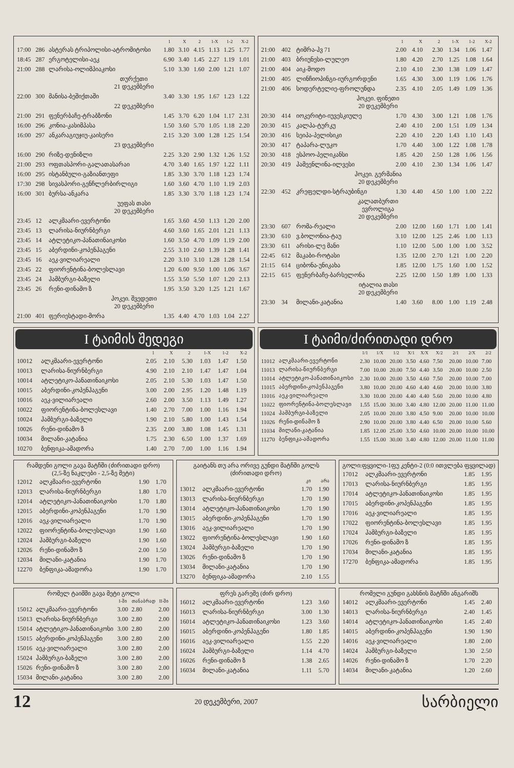| | | | 1 | X | 2 | 1-X | 1-2 | X-2 |
| --- | --- | --- | --- | --- | --- | --- | --- | --- |
| 17:00 | 286 | ასტერას ტრიპოლისი-ატრომიტოსი | 1.80 | 3.10 | 4.15 | 1.13 | 1.25 | 1.77 |
| 18:45 | 287 | ერგოტელისი-აეკ | 6.90 | 3.40 | 1.45 | 2.27 | 1.19 | 1.01 |
| 21:00 | 288 | ლარისა-ოლიმპიაკოსი | 5.10 | 3.30 | 1.60 | 2.00 | 1.21 | 1.07 |
| თურქეთი 21 დეკემბერი | | | | | | | | |
| 22:00 | 300 | მანისა-ბეშიქთაში | 3.40 | 3.30 | 1.95 | 1.67 | 1.23 | 1.22 |
| 22 დეკემბერი | | | | | | | | |
| 21:00 | 291 | ფენერბაჩე-ტრაბზონი | 1.45 | 3.70 | 6.20 | 1.04 | 1.17 | 2.31 |
| 16:00 | 296 | კონია-კასიმპასა | 1.50 | 3.60 | 5.70 | 1.05 | 1.18 | 2.20 |
| 16:00 | 297 | ანკარაგიუჯიუ-კაისერი | 2.15 | 3.20 | 3.00 | 1.28 | 1.25 | 1.54 |
| 23 დეკემბერი | | | | | | | | |
| 16:00 | 290 | რიზე-დენიზლი | 2.25 | 3.20 | 2.90 | 1.32 | 1.26 | 1.52 |
| 21:00 | 293 | ოფთასპორი-გალათასარაი | 4.70 | 3.40 | 1.65 | 1.97 | 1.22 | 1.11 |
| 16:00 | 295 | ისტანბული-გაზიანთეფი | 1.85 | 3.30 | 3.70 | 1.18 | 1.23 | 1.74 |
| 17:30 | 298 | სივასპორი-გენჩლერბირლიგი | 1.60 | 3.60 | 4.70 | 1.10 | 1.19 | 2.03 |
| 16:00 | 301 | ბურსა-ანკარა | 1.85 | 3.30 | 3.70 | 1.18 | 1.23 | 1.74 |
| უეფას თასი 20 დეკემბერი | | | | | | | | |
| 23:45 | 12 | ალკმაარი-ევერტონი | 1.65 | 3.60 | 4.50 | 1.13 | 1.20 | 2.00 |
| 23:45 | 13 | ლარისა-ნიურნბერგი | 4.60 | 3.60 | 1.65 | 2.01 | 1.21 | 1.13 |
| 23:45 | 14 | ატლეტიკო-პანათინაიკოსი | 1.60 | 3.50 | 4.70 | 1.09 | 1.19 | 2.00 |
| 23:45 | 15 | აბერდინი-კოპენჰაგენი | 2.55 | 3.10 | 2.60 | 1.39 | 1.28 | 1.41 |
| 23:45 | 16 | აეკ-ვილიარეალი | 2.20 | 3.10 | 3.10 | 1.28 | 1.28 | 1.54 |
| 23:45 | 22 | ფიორენტინა-ბოლესლავი | 1.20 | 6.00 | 9.50 | 1.00 | 1.06 | 3.67 |
| 23:45 | 24 | ჰამბურგი-ბაზელი | 1.55 | 3.50 | 5.50 | 1.07 | 1.20 | 2.13 |
| 23:45 | 26 | რენი-დინამო ზ | 1.95 | 3.50 | 3.20 | 1.25 | 1.21 | 1.67 |
| ჰოკეი. შვედეთი 20 დეკემბერი | | | | | | | | |
| 21:00 | 401 | ფერიესტადი-მორა | 1.35 | 4.40 | 4.70 | 1.03 | 1.04 | 2.27 |
| | | | 1 | X | 2 | 1-X | 1-2 | X-2 |
| --- | --- | --- | --- | --- | --- | --- | --- | --- |
| 21:00 | 402 | ტიმრა-ჰვ 71 | 2.00 | 4.10 | 2.30 | 1.34 | 1.06 | 1.47 |
| 21:00 | 403 | ბრიუნესი-ლულეო | 1.80 | 4.20 | 2.70 | 1.25 | 1.08 | 1.64 |
| 21:00 | 404 | აიკ-მოდო | 2.10 | 4.10 | 2.30 | 1.38 | 1.09 | 1.47 |
| 21:00 | 405 | ლინჩიოპინგი-იურგორდენი | 1.65 | 4.30 | 3.00 | 1.19 | 1.06 | 1.76 |
| 21:00 | 406 | სოდერტელიე-ფროლუნდა | 2.35 | 4.10 | 2.05 | 1.49 | 1.09 | 1.36 |
| ჰოკეი. ფინეთი 20 დეკემბერი | | | | | | | | |
| 20:30 | 414 | იოკერიტი-იუვესკიულე | 1.70 | 4.30 | 3.00 | 1.21 | 1.08 | 1.76 |
| 20:30 | 415 | კალპა-ტურკუ | 2.40 | 4.10 | 2.00 | 1.51 | 1.09 | 1.34 |
| 20:30 | 416 | სეიპა-პელისიკი | 2.20 | 4.10 | 2.20 | 1.43 | 1.10 | 1.43 |
| 20:30 | 417 | ტაპარა-ლუკო | 1.70 | 4.40 | 3.00 | 1.22 | 1.08 | 1.78 |
| 20:30 | 418 | ესპოო-პელიკანსი | 1.85 | 4.20 | 2.50 | 1.28 | 1.06 | 1.56 |
| 20:30 | 419 | ჰამეენლინა-ილვესი | 2.00 | 4.10 | 2.30 | 1.34 | 1.06 | 1.47 |
| ჰოკეი. გერმანია 20 დეკემბერი | | | | | | | | |
| 22:30 | 452 | კრეფელდი-სტრაუბინგი | 1.30 | 4.40 | 4.50 | 1.00 | 1.00 | 2.22 |
| კალათბურთი ევროლიგა 20 დეკემბერი | | | | | | | | |
| 23:30 | 607 | რომა-რეალი | 2.00 | 12.00 | 1.60 | 1.71 | 1.00 | 1.41 |
| 23:30 | 610 | ვ.ბოლონია-ტაუ | 3.10 | 12.00 | 1.25 | 2.46 | 1.00 | 1.13 |
| 23:30 | 611 | არისი-ლე მანი | 1.10 | 12.00 | 5.00 | 1.00 | 1.00 | 3.52 |
| 22:45 | 612 | მაკაბი-როტასი | 1.35 | 12.00 | 2.70 | 1.21 | 1.00 | 2.20 |
| 21:15 | 614 | ციბონა-უნიკახა | 1.85 | 12.00 | 1.75 | 1.60 | 1.00 | 1.52 |
| 22:15 | 615 | ფენერბაჩე-ბარსელონა | 2.25 | 12.00 | 1.50 | 1.89 | 1.00 | 1.33 |
| იტალია თასი 20 დეკემბერი | | | | | | | | |
| 23:30 | 34 | მილანი-კატანია | 1.40 | 3.60 | 8.00 | 1.00 | 1.19 | 2.48 |
I ტაიმის შედეგი
| | | 1 | X | 2 | 1-X | 1-2 | X-2 |
| --- | --- | --- | --- | --- | --- | --- | --- |
| 10012 | ალკმაარი-ევერტონი | 2.05 | 2.10 | 5.30 | 1.03 | 1.47 | 1.50 |
| 10013 | ლარისა-ნიურნბერგი | 4.90 | 2.10 | 2.10 | 1.47 | 1.47 | 1.04 |
| 10014 | ატლეტიკო-პანათინაიკოსი | 2.05 | 2.10 | 5.30 | 1.03 | 1.47 | 1.50 |
| 10015 | აბერდინი-კოპენჰაგენი | 3.00 | 2.00 | 2.95 | 1.20 | 1.48 | 1.19 |
| 10016 | აეკ-ვილიარეალი | 2.60 | 2.00 | 3.50 | 1.13 | 1.49 | 1.27 |
| 10022 | ფიორენტინა-ბოლესლავი | 1.40 | 2.70 | 7.00 | 1.00 | 1.16 | 1.94 |
| 10024 | ჰამბურგი-ბაზელი | 1.90 | 2.10 | 5.80 | 1.00 | 1.43 | 1.54 |
| 10026 | რენი-დინამო ზ | 2.35 | 2.00 | 3.80 | 1.08 | 1.45 | 1.31 |
| 10034 | მილანი-კატანია | 1.75 | 2.30 | 6.50 | 1.00 | 1.37 | 1.69 |
| 10270 | ბენფიკა-ამადორა | 1.40 | 2.70 | 7.00 | 1.00 | 1.16 | 1.94 |
I ტაიმი/ძირითადი დრო
| | | 1/1 | 1/X | 1/2 | X/1 | X/X | X/2 | 2/1 | 2/X | 2/2 |
| --- | --- | --- | --- | --- | --- | --- | --- | --- | --- | --- |
| 11012 | ალკმაარი-ევერტონი | 2.30 | 10.00 | 20.00 | 3.50 | 4.60 | 7.50 | 20.00 | 10.00 | 7.00 |
| 11013 | ლარისა-ნიურნბერგი | 7.00 | 10.00 | 20.00 | 7.50 | 4.40 | 3.50 | 20.00 | 10.00 | 2.50 |
| 11014 | ატლეტიკო-პანათინაიკოსი | 2.30 | 10.00 | 20.00 | 3.50 | 4.60 | 7.50 | 20.00 | 10.00 | 7.00 |
| 11015 | აბერდინი-კოპენჰაგენი | 3.80 | 10.00 | 20.00 | 4.60 | 4.40 | 4.60 | 20.00 | 10.00 | 3.80 |
| 11016 | აეკ-ვილიარეალი | 3.30 | 10.00 | 20.00 | 4.40 | 4.40 | 5.60 | 20.00 | 10.00 | 4.80 |
| 11022 | ფიორენტინა-ბოლესლავი | 1.55 | 15.00 | 30.00 | 3.40 | 4.80 | 12.00 | 20.00 | 11.00 | 11.00 |
| 11024 | ჰამბურგი-ბაზელი | 2.05 | 10.00 | 20.00 | 3.80 | 4.50 | 9.00 | 20.00 | 10.00 | 10.00 |
| 11026 | რენი-დინამო ზ | 2.90 | 10.00 | 20.00 | 3.80 | 4.40 | 6.50 | 20.00 | 10.00 | 5.60 |
| 11034 | მილანი-კატანია | 1.85 | 12.00 | 25.00 | 3.50 | 4.60 | 10.00 | 20.00 | 10.00 | 10.00 |
| 11270 | ბენფიკა-ამადორა | 1.55 | 15.00 | 30.00 | 3.40 | 4.80 | 12.00 | 20.00 | 11.00 | 11.00 |
რამდენი გოლი გავა მატჩში (ძირითადი დრო)
(2,5-ზე ნაკლები - 2,5-ზე მეტი)
| 12012 | ალკმაარი-ევერტონი | 1.90 | 1.70 |
| 12013 | ლარისა-ნიურნბერგი | 1.80 | 1.70 |
| 12014 | ატლეტიკო-პანათინაიკოსი | 1.70 | 1.80 |
| 12015 | აბერდინი-კოპენჰაგენი | 1.70 | 1.90 |
| 12016 | აეკ-ვილიარეალი | 1.70 | 1.90 |
| 12022 | ფიორენტინა-ბოლესლავი | 1.90 | 1.60 |
| 12024 | ჰამბურგი-ბაზელი | 1.90 | 1.60 |
| 12026 | რენი-დინამო ზ | 2.00 | 1.50 |
| 12034 | მილანი-კატანია | 1.90 | 1.70 |
| 12270 | ბენფიკა-ამადორა | 1.90 | 1.70 |
გაიტანს თუ არა ორივე გუნდი მატჩში გოლს
(ძირითადი დრო)
| | | კი | არა |
| --- | --- | --- | --- |
| 13012 | ალკმაარი-ევერტონი | 1.70 | 1.90 |
| 13013 | ლარისა-ნიურნბერგი | 1.70 | 1.90 |
| 13014 | ატლეტიკო-პანათინაიკოსი | 1.70 | 1.90 |
| 13015 | აბერდინი-კოპენჰაგენი | 1.70 | 1.90 |
| 13016 | აეკ-ვილიარეალი | 1.70 | 1.90 |
| 13022 | ფიორენტინა-ბოლესლავი | 1.90 | 1.60 |
| 13024 | ჰამბურგი-ბაზელი | 1.70 | 1.90 |
| 13026 | რენი-დინამო ზ | 1.70 | 1.90 |
| 13034 | მილანი-კატანია | 1.70 | 1.90 |
| 13270 | ბენფიკა-ამადორა | 2.10 | 1.55 |
გოლი:ფყვილი-1ფუ კენტი-2 (0:0 ითვლება ფყვილად)
| 17012 | ალკმაარი-ევერტონი | 1.85 | 1.95 |
| 17013 | ლარისა-ნიურნბერგი | 1.85 | 1.95 |
| 17014 | ატლეტიკო-პანათინაიკოსი | 1.85 | 1.95 |
| 17015 | აბერდინი-კოპენჰაგენი | 1.85 | 1.95 |
| 17016 | აეკ-ვილიარეალი | 1.85 | 1.95 |
| 17022 | ფიორენტინა-ბოლესლავი | 1.85 | 1.95 |
| 17024 | ჰამბურგი-ბაზელი | 1.85 | 1.95 |
| 17026 | რენი-დინამო ზ | 1.85 | 1.95 |
| 17034 | მილანი-კატანია | 1.85 | 1.95 |
| 17270 | ბენფიკა-ამადორა | 1.85 | 1.95 |
რომელ ტაიმში გავა მეტი გოლი
| | | I-ში | თანაბრად | II-ში |
| --- | --- | --- | --- | --- |
| 15012 | ალკმაარი-ევერტონი | 3.00 | 2.80 | 2.00 |
| 15013 | ლარისა-ნიურნბერგი | 3.00 | 2.80 | 2.00 |
| 15014 | ატლეტიკო-პანათინაიკოსი | 3.00 | 2.80 | 2.00 |
| 15015 | აბერდინი-კოპენჰაგენი | 3.00 | 2.80 | 2.00 |
| 15016 | აეკ-ვილიარეალი | 3.00 | 2.80 | 2.00 |
| 15024 | ჰამბურგი-ბაზელი | 3.00 | 2.80 | 2.00 |
| 15026 | რენი-დინამო ზ | 3.00 | 2.80 | 2.00 |
| 15034 | მილანი-კატანია | 3.00 | 2.80 | 2.00 |
ფრეს გარეშე (ძირ დრო)
| 16012 | ალკმაარი-ევერტონი | 1.23 | 3.60 |
| 16013 | ლარისა-ნიურნბერგი | 3.00 | 1.30 |
| 16014 | ატლეტიკო-პანათინაიკოსი | 1.23 | 3.60 |
| 16015 | აბერდინი-კოპენჰაგენი | 1.80 | 1.85 |
| 16016 | აეკ-ვილიარეალი | 1.55 | 2.20 |
| 16024 | ჰამბურგი-ბაზელი | 1.14 | 4.70 |
| 16026 | რენი-დინამო ზ | 1.38 | 2.65 |
| 16034 | მილანი-კატანია | 1.11 | 5.70 |
რომელი გუნდი გახსნის მატჩში ანგარიშს
| 14012 | ალკმაარი-ევერტონი | 1.45 | 2.40 |
| 14013 | ლარისა-ნიურნბერგი | 2.40 | 1.45 |
| 14014 | ატლეტიკო-პანათინაიკოსი | 1.45 | 2.40 |
| 14015 | აბერდინი-კოპენჰაგენი | 1.90 | 1.90 |
| 14016 | აეკ-ვილიარეალი | 1.80 | 2.00 |
| 14024 | ჰამბურგი-ბაზელი | 1.30 | 2.50 |
| 14026 | რენი-დინამო ზ | 1.70 | 2.20 |
| 14034 | მილანი-კატანია | 1.20 | 2.60 |
12 20 დეკემბერი, 2007 სარბიელი